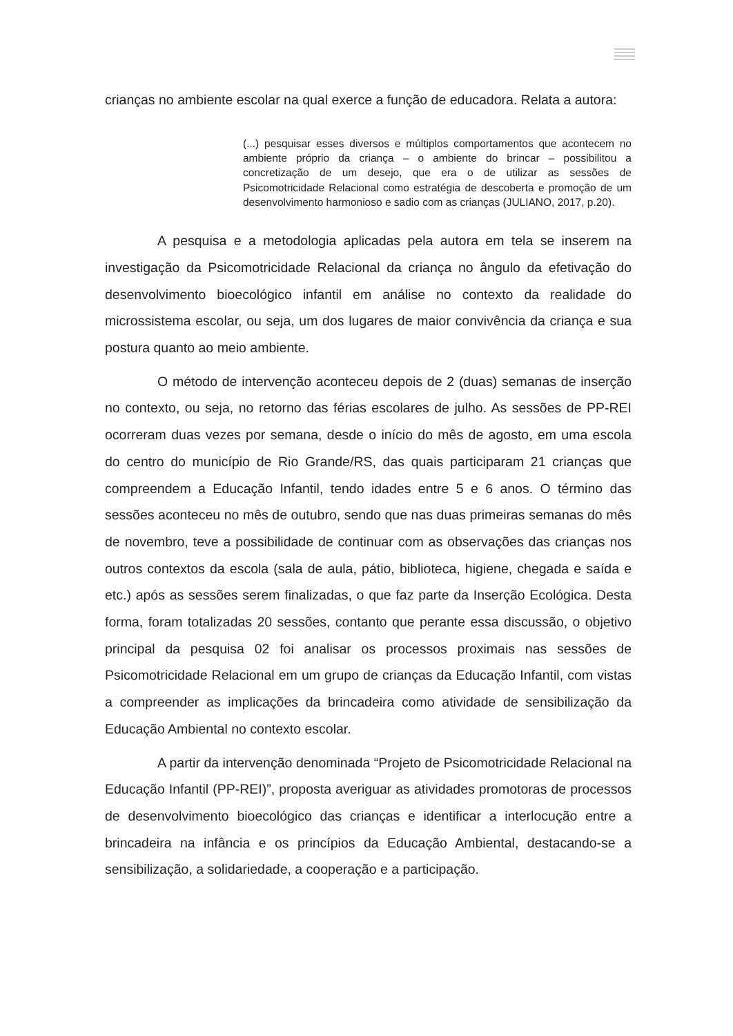crianças no ambiente escolar na qual exerce a função de educadora. Relata a autora:
(...) pesquisar esses diversos e múltiplos comportamentos que acontecem no ambiente próprio da criança – o ambiente do brincar – possibilitou a concretização de um desejo, que era o de utilizar as sessões de Psicomotricidade Relacional como estratégia de descoberta e promoção de um desenvolvimento harmonioso e sadio com as crianças (JULIANO, 2017, p.20).
A pesquisa e a metodologia aplicadas pela autora em tela se inserem na investigação da Psicomotricidade Relacional da criança no ângulo da efetivação do desenvolvimento bioecológico infantil em análise no contexto da realidade do microssistema escolar, ou seja, um dos lugares de maior convivência da criança e sua postura quanto ao meio ambiente.
O método de intervenção aconteceu depois de 2 (duas) semanas de inserção no contexto, ou seja, no retorno das férias escolares de julho. As sessões de PP-REI ocorreram duas vezes por semana, desde o início do mês de agosto, em uma escola do centro do município de Rio Grande/RS, das quais participaram 21 crianças que compreendem a Educação Infantil, tendo idades entre 5 e 6 anos. O término das sessões aconteceu no mês de outubro, sendo que nas duas primeiras semanas do mês de novembro, teve a possibilidade de continuar com as observações das crianças nos outros contextos da escola (sala de aula, pátio, biblioteca, higiene, chegada e saída e etc.) após as sessões serem finalizadas, o que faz parte da Inserção Ecológica. Desta forma, foram totalizadas 20 sessões, contanto que perante essa discussão, o objetivo principal da pesquisa 02 foi analisar os processos proximais nas sessões de Psicomotricidade Relacional em um grupo de crianças da Educação Infantil, com vistas a compreender as implicações da brincadeira como atividade de sensibilização da Educação Ambiental no contexto escolar.
A partir da intervenção denominada “Projeto de Psicomotricidade Relacional na Educação Infantil (PP-REI)”, proposta averiguar as atividades promotoras de processos de desenvolvimento bioecológico das crianças e identificar a interlocução entre a brincadeira na infância e os princípios da Educação Ambiental, destacando-se a sensibilização, a solidariedade, a cooperação e a participação.